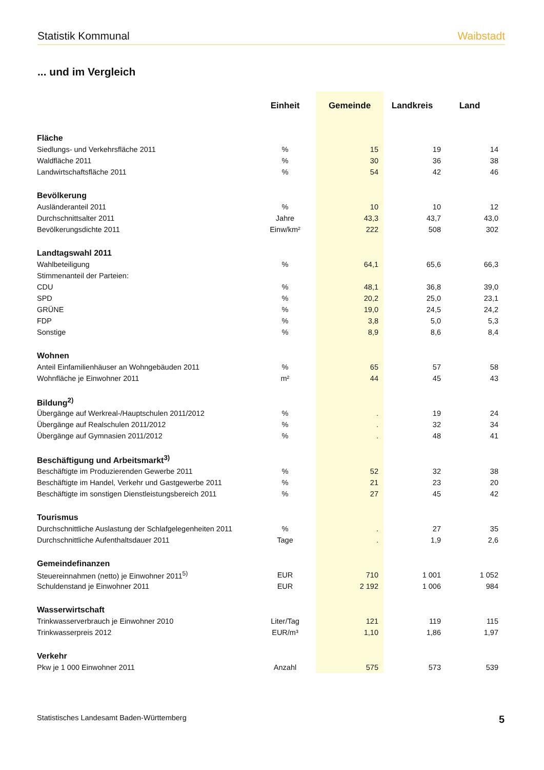Statistik Kommunal Waibstadt
... und im Vergleich
| | Einheit | Gemeinde | Landkreis | Land |
| --- | --- | --- | --- | --- |
| Fläche | | | | |
| Siedlungs- und Verkehrsfläche 2011 | % | 15 | 19 | 14 |
| Waldfläche 2011 | % | 30 | 36 | 38 |
| Landwirtschaftsfläche 2011 | % | 54 | 42 | 46 |
| Bevölkerung | | | | |
| Ausländeranteil 2011 | % | 10 | 10 | 12 |
| Durchschnittsalter 2011 | Jahre | 43,3 | 43,7 | 43,0 |
| Bevölkerungsdichte 2011 | Einw/km² | 222 | 508 | 302 |
| Landtagswahl 2011 | | | | |
| Wahlbeteiligung | % | 64,1 | 65,6 | 66,3 |
| Stimmenanteil der Parteien: | | | | |
| CDU | % | 48,1 | 36,8 | 39,0 |
| SPD | % | 20,2 | 25,0 | 23,1 |
| GRÜNE | % | 19,0 | 24,5 | 24,2 |
| FDP | % | 3,8 | 5,0 | 5,3 |
| Sonstige | % | 8,9 | 8,6 | 8,4 |
| Wohnen | | | | |
| Anteil Einfamilienhäuser an Wohngebäuden 2011 | % | 65 | 57 | 58 |
| Wohnfläche je Einwohner 2011 | m² | 44 | 45 | 43 |
| Bildung<sup>2)</sup> | | | | |
| Übergänge auf Werkreal-/Hauptschulen 2011/2012 | % | . | 19 | 24 |
| Übergänge auf Realschulen 2011/2012 | % | . | 32 | 34 |
| Übergänge auf Gymnasien 2011/2012 | % | . | 48 | 41 |
| Beschäftigung und Arbeitsmarkt<sup>3)</sup> | | | | |
| Beschäftigte im Produzierenden Gewerbe 2011 | % | 52 | 32 | 38 |
| Beschäftigte im Handel, Verkehr und Gastgewerbe 2011 | % | 21 | 23 | 20 |
| Beschäftigte im sonstigen Dienstleistungsbereich 2011 | % | 27 | 45 | 42 |
| Tourismus | | | | |
| Durchschnittliche Auslastung der Schlafgelegenheiten 2011 | % | . | 27 | 35 |
| Durchschnittliche Aufenthaltsdauer 2011 | Tage | . | 1,9 | 2,6 |
| Gemeindefinanzen | | | | |
| Steuereinnahmen (netto) je Einwohner 2011<sup>5)</sup> | EUR | 710 | 1 001 | 1 052 |
| Schuldenstand je Einwohner 2011 | EUR | 2 192 | 1 006 | 984 |
| Wasserwirtschaft | | | | |
| Trinkwasserverbrauch je Einwohner 2010 | Liter/Tag | 121 | 119 | 115 |
| Trinkwasserpreis 2012 | EUR/m³ | 1,10 | 1,86 | 1,97 |
| Verkehr | | | | |
| Pkw je 1 000 Einwohner 2011 | Anzahl | 575 | 573 | 539 |
Statistisches Landesamt Baden-Württemberg 5